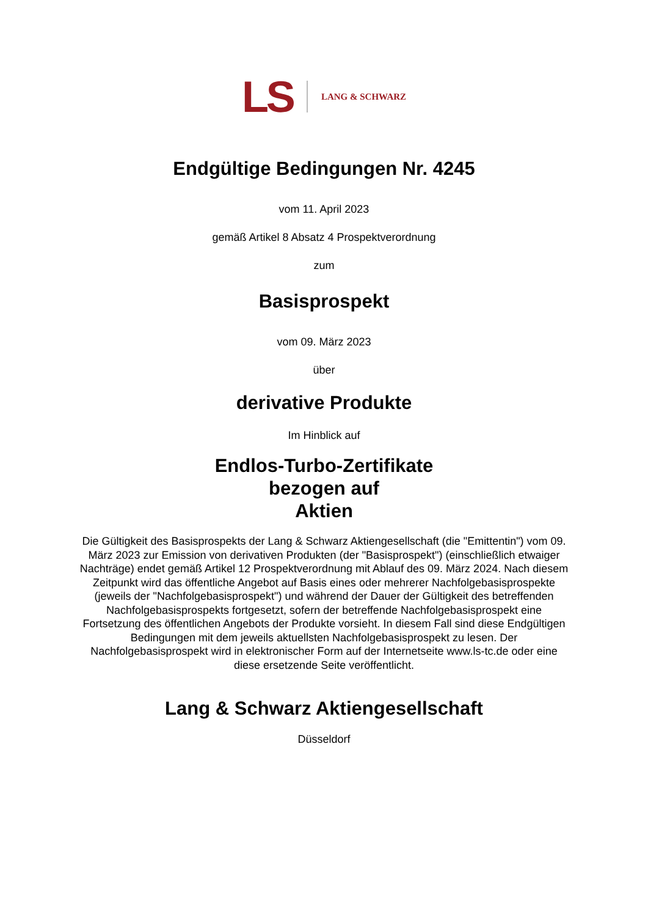LS LANG & SCHWARZ
Endgültige Bedingungen Nr. 4245
vom 11. April 2023
gemäß Artikel 8 Absatz 4 Prospektverordnung
zum
Basisprospekt
vom 09. März 2023
über
derivative Produkte
Im Hinblick auf
Endlos-Turbo-Zertifikate
bezogen auf
Aktien
Die Gültigkeit des Basisprospekts der Lang & Schwarz Aktiengesellschaft (die "Emittentin") vom 09. März 2023 zur Emission von derivativen Produkten (der "Basisprospekt") (einschließlich etwaiger Nachträge) endet gemäß Artikel 12 Prospektverordnung mit Ablauf des 09. März 2024. Nach diesem Zeitpunkt wird das öffentliche Angebot auf Basis eines oder mehrerer Nachfolgebasisprospekte (jeweils der "Nachfolgebasisprospekt") und während der Dauer der Gültigkeit des betreffenden Nachfolgebasisprospekts fortgesetzt, sofern der betreffende Nachfolgebasisprospekt eine Fortsetzung des öffentlichen Angebots der Produkte vorsieht. In diesem Fall sind diese Endgültigen Bedingungen mit dem jeweils aktuellsten Nachfolgebasisprospekt zu lesen. Der Nachfolgebasisprospekt wird in elektronischer Form auf der Internetseite www.ls-tc.de oder eine diese ersetzende Seite veröffentlicht.
Lang & Schwarz Aktiengesellschaft
Düsseldorf